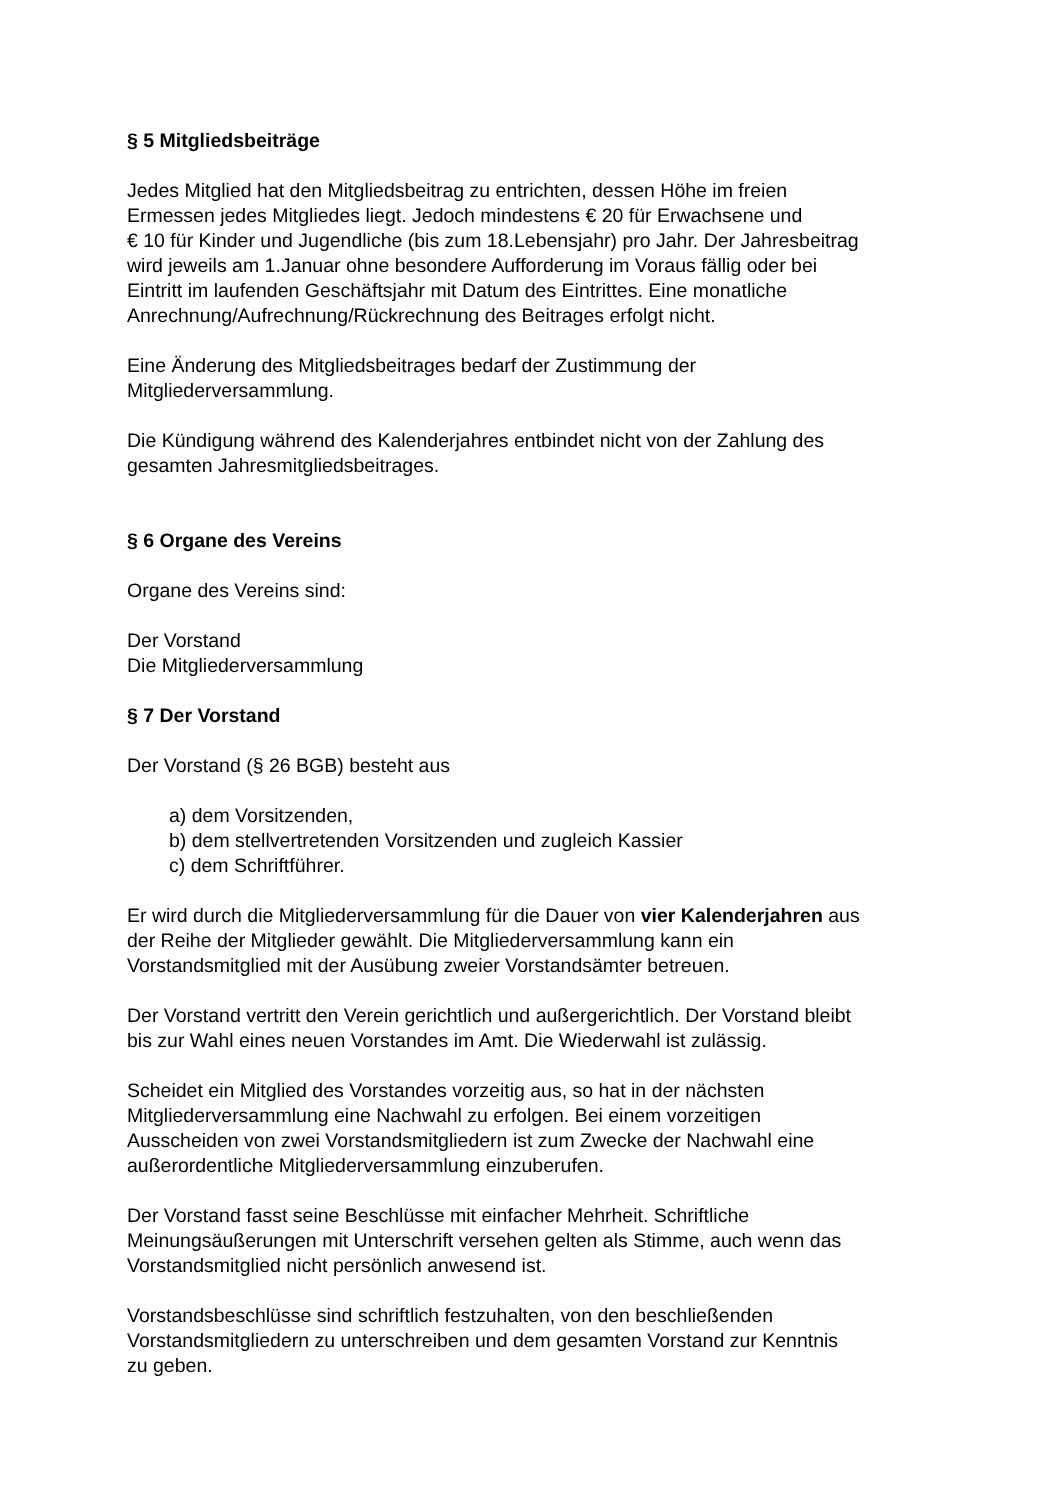§ 5 Mitgliedsbeiträge
Jedes Mitglied hat den Mitgliedsbeitrag zu entrichten, dessen Höhe im freien
Ermessen jedes Mitgliedes liegt. Jedoch mindestens € 20 für Erwachsene und
€ 10 für Kinder und Jugendliche (bis zum 18.Lebensjahr) pro Jahr. Der Jahresbeitrag
wird jeweils am 1.Januar ohne besondere Aufforderung im Voraus fällig oder bei
Eintritt im laufenden Geschäftsjahr mit Datum des Eintrittes. Eine monatliche
Anrechnung/Aufrechnung/Rückrechnung des Beitrages erfolgt nicht.
Eine Änderung des Mitgliedsbeitrages bedarf der Zustimmung der
Mitgliederversammlung.
Die Kündigung während des Kalenderjahres entbindet nicht von der Zahlung des
gesamten Jahresmitgliedsbeitrages.
§ 6 Organe des Vereins
Organe des Vereins sind:
Der Vorstand
Die Mitgliederversammlung
§ 7 Der Vorstand
Der Vorstand (§ 26 BGB) besteht aus
a) dem Vorsitzenden,
b) dem stellvertretenden Vorsitzenden und zugleich Kassier
c) dem Schriftführer.
Er wird durch die Mitgliederversammlung für die Dauer von vier Kalenderjahren aus
der Reihe der Mitglieder gewählt. Die Mitgliederversammlung kann ein
Vorstandsmitglied mit der Ausübung zweier Vorstandsämter betreuen.
Der Vorstand vertritt den Verein gerichtlich und außergerichtlich. Der Vorstand bleibt
bis zur Wahl eines neuen Vorstandes im Amt. Die Wiederwahl ist zulässig.
Scheidet ein Mitglied des Vorstandes vorzeitig aus, so hat in der nächsten
Mitgliederversammlung eine Nachwahl zu erfolgen. Bei einem vorzeitigen
Ausscheiden von zwei Vorstandsmitgliedern ist zum Zwecke der Nachwahl eine
außerordentliche Mitgliederversammlung einzuberufen.
Der Vorstand fasst seine Beschlüsse mit einfacher Mehrheit. Schriftliche
Meinungsäußerungen mit Unterschrift versehen gelten als Stimme, auch wenn das
Vorstandsmitglied nicht persönlich anwesend ist.
Vorstandsbeschlüsse sind schriftlich festzuhalten, von den beschließenden
Vorstandsmitgliedern zu unterschreiben und dem gesamten Vorstand zur Kenntnis
zu geben.